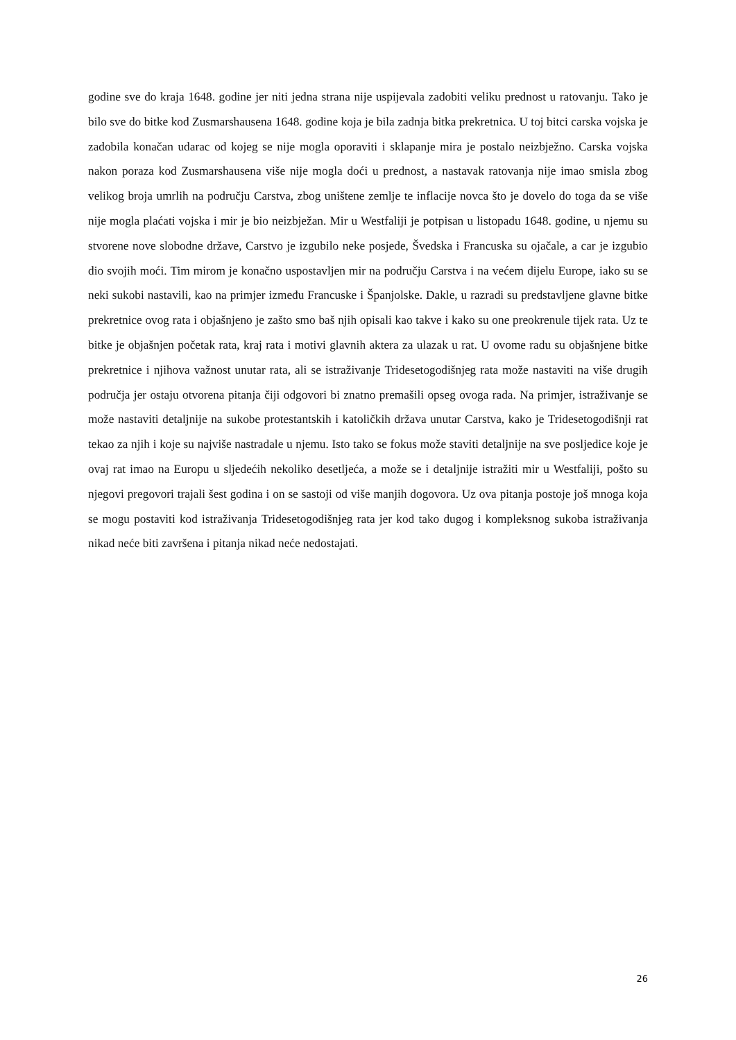godine sve do kraja 1648. godine jer niti jedna strana nije uspijevala zadobiti veliku prednost u ratovanju. Tako je bilo sve do bitke kod Zusmarshausena 1648. godine koja je bila zadnja bitka prekretnica. U toj bitci carska vojska je zadobila konačan udarac od kojeg se nije mogla oporaviti i sklapanje mira je postalo neizbježno. Carska vojska nakon poraza kod Zusmarshausena više nije mogla doći u prednost, a nastavak ratovanja nije imao smisla zbog velikog broja umrlih na području Carstva, zbog uništene zemlje te inflacije novca što je dovelo do toga da se više nije mogla plaćati vojska i mir je bio neizbježan. Mir u Westfaliji je potpisan u listopadu 1648. godine, u njemu su stvorene nove slobodne države, Carstvo je izgubilo neke posjede, Švedska i Francuska su ojačale, a car je izgubio dio svojih moći. Tim mirom je konačno uspostavljen mir na području Carstva i na većem dijelu Europe, iako su se neki sukobi nastavili, kao na primjer između Francuske i Španjolske. Dakle, u razradi su predstavljene glavne bitke prekretnice ovog rata i objašnjeno je zašto smo baš njih opisali kao takve i kako su one preokrenule tijek rata. Uz te bitke je objašnjen početak rata, kraj rata i motivi glavnih aktera za ulazak u rat. U ovome radu su objašnjene bitke prekretnice i njihova važnost unutar rata, ali se istraživanje Tridesetogodišnjeg rata može nastaviti na više drugih područja jer ostaju otvorena pitanja čiji odgovori bi znatno premašili opseg ovoga rada. Na primjer, istraživanje se može nastaviti detaljnije na sukobe protestantskih i katoličkih država unutar Carstva, kako je Tridesetogodišnji rat tekao za njih i koje su najviše nastradale u njemu. Isto tako se fokus može staviti detaljnije na sve posljedice koje je ovaj rat imao na Europu u sljedećih nekoliko desetljeća, a može se i detaljnije istražiti mir u Westfaliji, pošto su njegovi pregovori trajali šest godina i on se sastoji od više manjih dogovora. Uz ova pitanja postoje još mnoga koja se mogu postaviti kod istraživanja Tridesetogodišnjeg rata jer kod tako dugog i kompleksnog sukoba istraživanja nikad neće biti završena i pitanja nikad neće nedostajati.
26